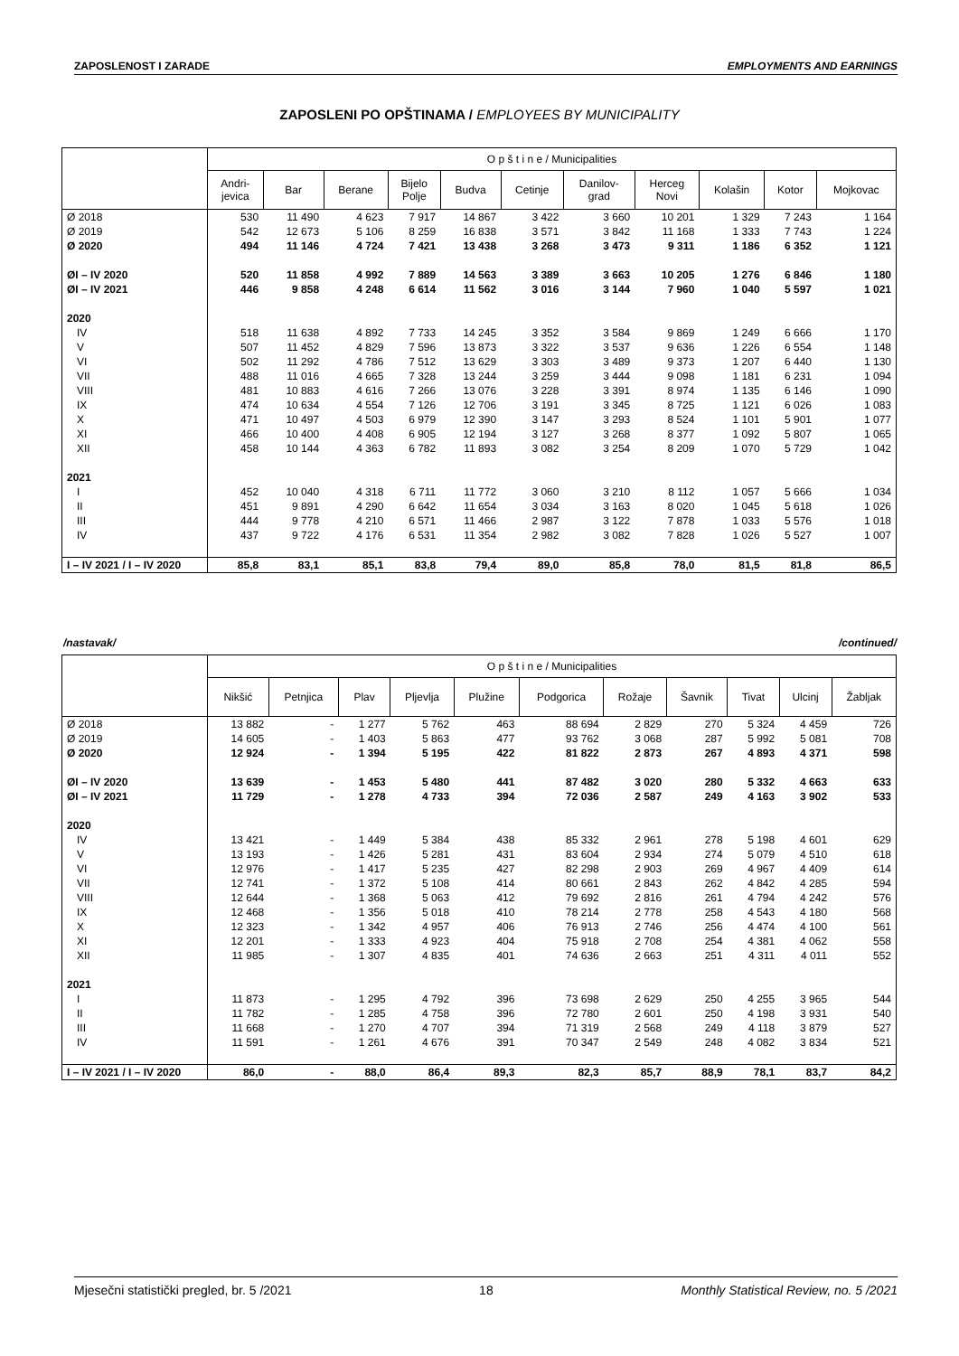ZAPOSLENOST I ZARADE EMPLOYMENTS AND EARNINGS
ZAPOSLENI PO OPŠTINAMA / EMPLOYEES BY MUNICIPALITY
| | O p š t i n e / Municipalities | | | | | | | | | | |
| --- | --- | --- | --- | --- | --- | --- | --- | --- | --- | --- | --- |
| | Andri- jevica | Bar | Berane | Bijelo Polje | Budva | Cetinje | Danilov- grad | Herceg Novi | Kolašin | Kotor | Mojkovac |
| Ø 2018 | 530 | 11 490 | 4 623 | 7 917 | 14 867 | 3 422 | 3 660 | 10 201 | 1 329 | 7 243 | 1 164 |
| Ø 2019 | 542 | 12 673 | 5 106 | 8 259 | 16 838 | 3 571 | 3 842 | 11 168 | 1 333 | 7 743 | 1 224 |
| Ø 2020 | 494 | 11 146 | 4 724 | 7 421 | 13 438 | 3 268 | 3 473 | 9 311 | 1 186 | 6 352 | 1 121 |
| ØI – IV 2020 | 520 | 11 858 | 4 992 | 7 889 | 14 563 | 3 389 | 3 663 | 10 205 | 1 276 | 6 846 | 1 180 |
| ØI – IV 2021 | 446 | 9 858 | 4 248 | 6 614 | 11 562 | 3 016 | 3 144 | 7 960 | 1 040 | 5 597 | 1 021 |
| 2020 | | | | | | | | | | | |
| IV | 518 | 11 638 | 4 892 | 7 733 | 14 245 | 3 352 | 3 584 | 9 869 | 1 249 | 6 666 | 1 170 |
| V | 507 | 11 452 | 4 829 | 7 596 | 13 873 | 3 322 | 3 537 | 9 636 | 1 226 | 6 554 | 1 148 |
| VI | 502 | 11 292 | 4 786 | 7 512 | 13 629 | 3 303 | 3 489 | 9 373 | 1 207 | 6 440 | 1 130 |
| VII | 488 | 11 016 | 4 665 | 7 328 | 13 244 | 3 259 | 3 444 | 9 098 | 1 181 | 6 231 | 1 094 |
| VIII | 481 | 10 883 | 4 616 | 7 266 | 13 076 | 3 228 | 3 391 | 8 974 | 1 135 | 6 146 | 1 090 |
| IX | 474 | 10 634 | 4 554 | 7 126 | 12 706 | 3 191 | 3 345 | 8 725 | 1 121 | 6 026 | 1 083 |
| X | 471 | 10 497 | 4 503 | 6 979 | 12 390 | 3 147 | 3 293 | 8 524 | 1 101 | 5 901 | 1 077 |
| XI | 466 | 10 400 | 4 408 | 6 905 | 12 194 | 3 127 | 3 268 | 8 377 | 1 092 | 5 807 | 1 065 |
| XII | 458 | 10 144 | 4 363 | 6 782 | 11 893 | 3 082 | 3 254 | 8 209 | 1 070 | 5 729 | 1 042 |
| 2021 | | | | | | | | | | | |
| I | 452 | 10 040 | 4 318 | 6 711 | 11 772 | 3 060 | 3 210 | 8 112 | 1 057 | 5 666 | 1 034 |
| II | 451 | 9 891 | 4 290 | 6 642 | 11 654 | 3 034 | 3 163 | 8 020 | 1 045 | 5 618 | 1 026 |
| III | 444 | 9 778 | 4 210 | 6 571 | 11 466 | 2 987 | 3 122 | 7 878 | 1 033 | 5 576 | 1 018 |
| IV | 437 | 9 722 | 4 176 | 6 531 | 11 354 | 2 982 | 3 082 | 7 828 | 1 026 | 5 527 | 1 007 |
| I – IV 2021 / I – IV 2020 | 85,8 | 83,1 | 85,1 | 83,8 | 79,4 | 89,0 | 85,8 | 78,0 | 81,5 | 81,8 | 86,5 |
/nastavak/ /continued/
| | O p š t i n e / Municipalities | | | | | | | | | | |
| --- | --- | --- | --- | --- | --- | --- | --- | --- | --- | --- | --- |
| | Nikšić | Petnjica | Plav | Pljevlja | Plužine | Podgorica | Rožaje | Šavnik | Tivat | Ulcinj | Žabljak |
| Ø 2018 | 13 882 | - | 1 277 | 5 762 | 463 | 88 694 | 2 829 | 270 | 5 324 | 4 459 | 726 |
| Ø 2019 | 14 605 | - | 1 403 | 5 863 | 477 | 93 762 | 3 068 | 287 | 5 992 | 5 081 | 708 |
| Ø 2020 | 12 924 | - | 1 394 | 5 195 | 422 | 81 822 | 2 873 | 267 | 4 893 | 4 371 | 598 |
| ØI – IV 2020 | 13 639 | - | 1 453 | 5 480 | 441 | 87 482 | 3 020 | 280 | 5 332 | 4 663 | 633 |
| ØI – IV 2021 | 11 729 | - | 1 278 | 4 733 | 394 | 72 036 | 2 587 | 249 | 4 163 | 3 902 | 533 |
| 2020 | | | | | | | | | | | |
| IV | 13 421 | - | 1 449 | 5 384 | 438 | 85 332 | 2 961 | 278 | 5 198 | 4 601 | 629 |
| V | 13 193 | - | 1 426 | 5 281 | 431 | 83 604 | 2 934 | 274 | 5 079 | 4 510 | 618 |
| VI | 12 976 | - | 1 417 | 5 235 | 427 | 82 298 | 2 903 | 269 | 4 967 | 4 409 | 614 |
| VII | 12 741 | - | 1 372 | 5 108 | 414 | 80 661 | 2 843 | 262 | 4 842 | 4 285 | 594 |
| VIII | 12 644 | - | 1 368 | 5 063 | 412 | 79 692 | 2 816 | 261 | 4 794 | 4 242 | 576 |
| IX | 12 468 | - | 1 356 | 5 018 | 410 | 78 214 | 2 778 | 258 | 4 543 | 4 180 | 568 |
| X | 12 323 | - | 1 342 | 4 957 | 406 | 76 913 | 2 746 | 256 | 4 474 | 4 100 | 561 |
| XI | 12 201 | - | 1 333 | 4 923 | 404 | 75 918 | 2 708 | 254 | 4 381 | 4 062 | 558 |
| XII | 11 985 | - | 1 307 | 4 835 | 401 | 74 636 | 2 663 | 251 | 4 311 | 4 011 | 552 |
| 2021 | | | | | | | | | | | |
| I | 11 873 | - | 1 295 | 4 792 | 396 | 73 698 | 2 629 | 250 | 4 255 | 3 965 | 544 |
| II | 11 782 | - | 1 285 | 4 758 | 396 | 72 780 | 2 601 | 250 | 4 198 | 3 931 | 540 |
| III | 11 668 | - | 1 270 | 4 707 | 394 | 71 319 | 2 568 | 249 | 4 118 | 3 879 | 527 |
| IV | 11 591 | - | 1 261 | 4 676 | 391 | 70 347 | 2 549 | 248 | 4 082 | 3 834 | 521 |
| I – IV 2021 / I – IV 2020 | 86,0 | - | 88,0 | 86,4 | 89,3 | 82,3 | 85,7 | 88,9 | 78,1 | 83,7 | 84,2 |
Mjesečni statistički pregled, br. 5 /2021 18 Monthly Statistical Review, no. 5 /2021